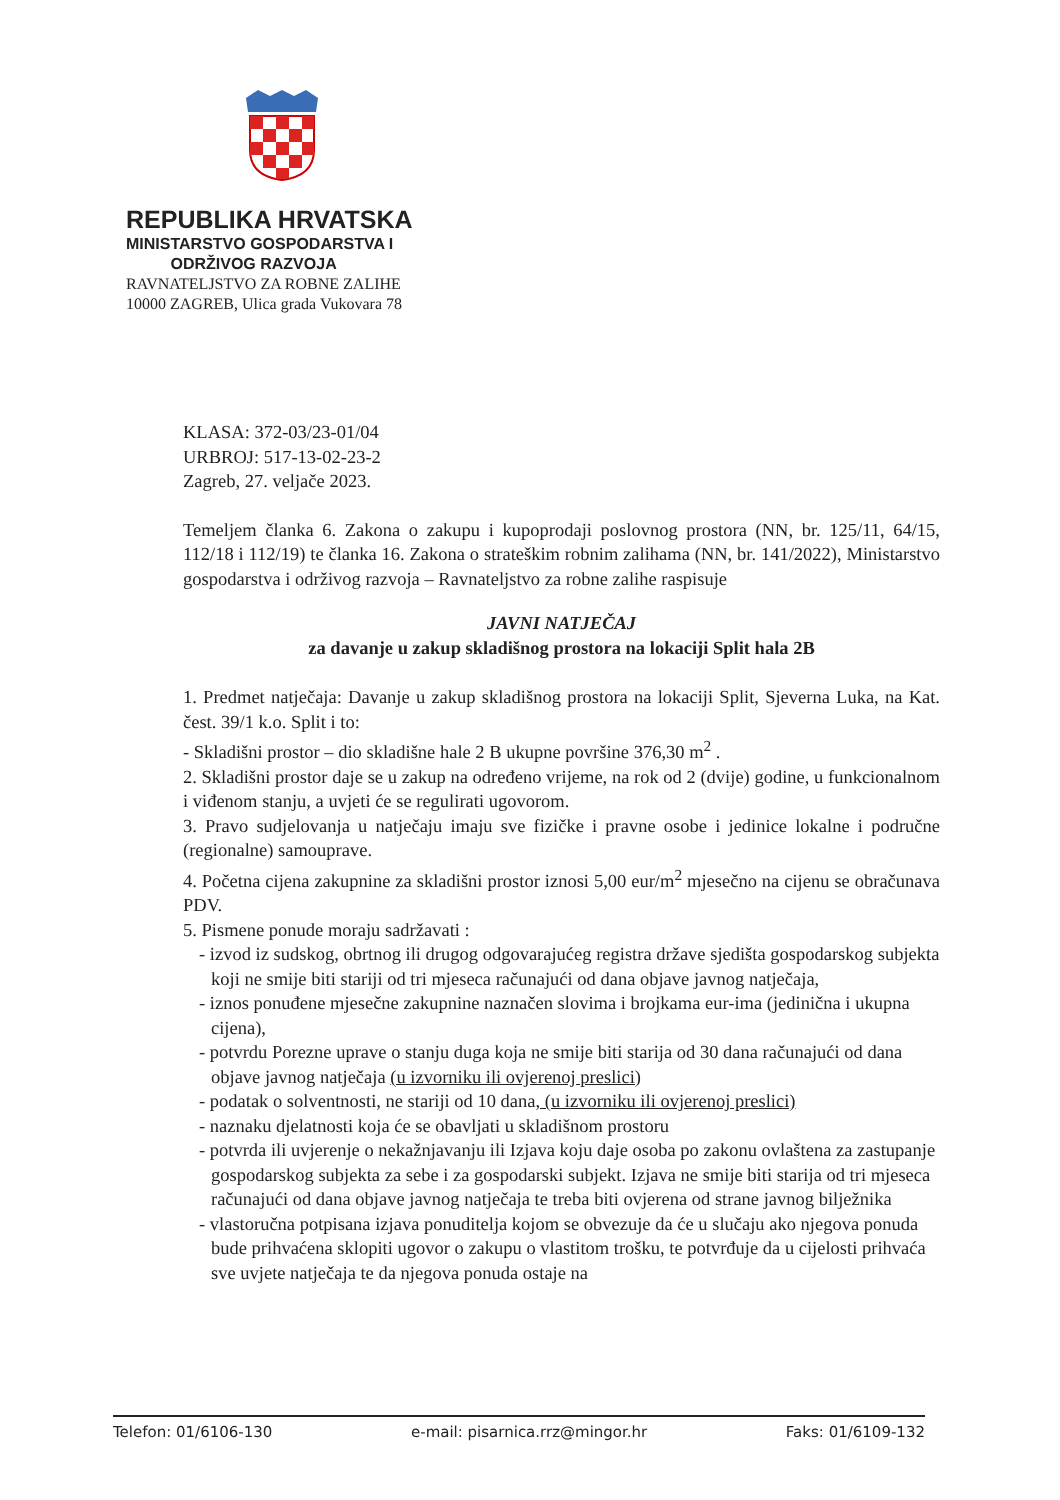REPUBLIKA HRVATSKA
MINISTARSTVO GOSPODARSTVA I
ODRŽIVOG RAZVOJA
RAVNATELJSTVO ZA ROBNE ZALIHE
10000 ZAGREB, Ulica grada Vukovara 78
KLASA: 372-03/23-01/04
URBROJ: 517-13-02-23-2
Zagreb, 27. veljače 2023.
Temeljem članka 6. Zakona o zakupu i kupoprodaji poslovnog prostora (NN, br. 125/11, 64/15, 112/18 i 112/19) te članka 16. Zakona o strateškim robnim zalihama (NN, br. 141/2022), Ministarstvo gospodarstva i održivog razvoja – Ravnateljstvo za robne zalihe raspisuje
JAVNI NATJEČAJ
za davanje u zakup skladišnog prostora na lokaciji Split hala 2B
1. Predmet natječaja: Davanje u zakup skladišnog prostora na lokaciji Split, Sjeverna Luka, na Kat. čest. 39/1 k.o. Split i to:
- Skladišni prostor – dio skladišne hale 2 B ukupne površine 376,30 m<sup>2</sup> .
2. Skladišni prostor daje se u zakup na određeno vrijeme, na rok od 2 (dvije) godine, u funkcionalnom i viđenom stanju, a uvjeti će se regulirati ugovorom.
3. Pravo sudjelovanja u natječaju imaju sve fizičke i pravne osobe i jedinice lokalne i područne (regionalne) samouprave.
4. Početna cijena zakupnine za skladišni prostor iznosi 5,00 eur/m<sup>2</sup> mjesečno na cijenu se obračunava PDV.
5. Pismene ponude moraju sadržavati :
- izvod iz sudskog, obrtnog ili drugog odgovarajućeg registra države sjedišta gospodarskog subjekta koji ne smije biti stariji od tri mjeseca računajući od dana objave javnog natječaja,
- iznos ponuđene mjesečne zakupnine naznačen slovima i brojkama eur-ima (jedinična i ukupna cijena),
- potvrdu Porezne uprave o stanju duga koja ne smije biti starija od 30 dana računajući od dana objave javnog natječaja (u izvorniku ili ovjerenoj preslici)
- podatak o solventnosti, ne stariji od 10 dana, (u izvorniku ili ovjerenoj preslici)
- naznaku djelatnosti koja će se obavljati u skladišnom prostoru
- potvrda ili uvjerenje o nekažnjavanju ili Izjava koju daje osoba po zakonu ovlaštena za zastupanje gospodarskog subjekta za sebe i za gospodarski subjekt. Izjava ne smije biti starija od tri mjeseca računajući od dana objave javnog natječaja te treba biti ovjerena od strane javnog bilježnika
- vlastoručna potpisana izjava ponuditelja kojom se obvezuje da će u slučaju ako njegova ponuda bude prihvaćena sklopiti ugovor o zakupu o vlastitom trošku, te potvrđuje da u cijelosti prihvaća sve uvjete natječaja te da njegova ponuda ostaje na
Telefon: 01/6106-130 e-mail: pisarnica.rrz@mingor.hr Faks: 01/6109-132